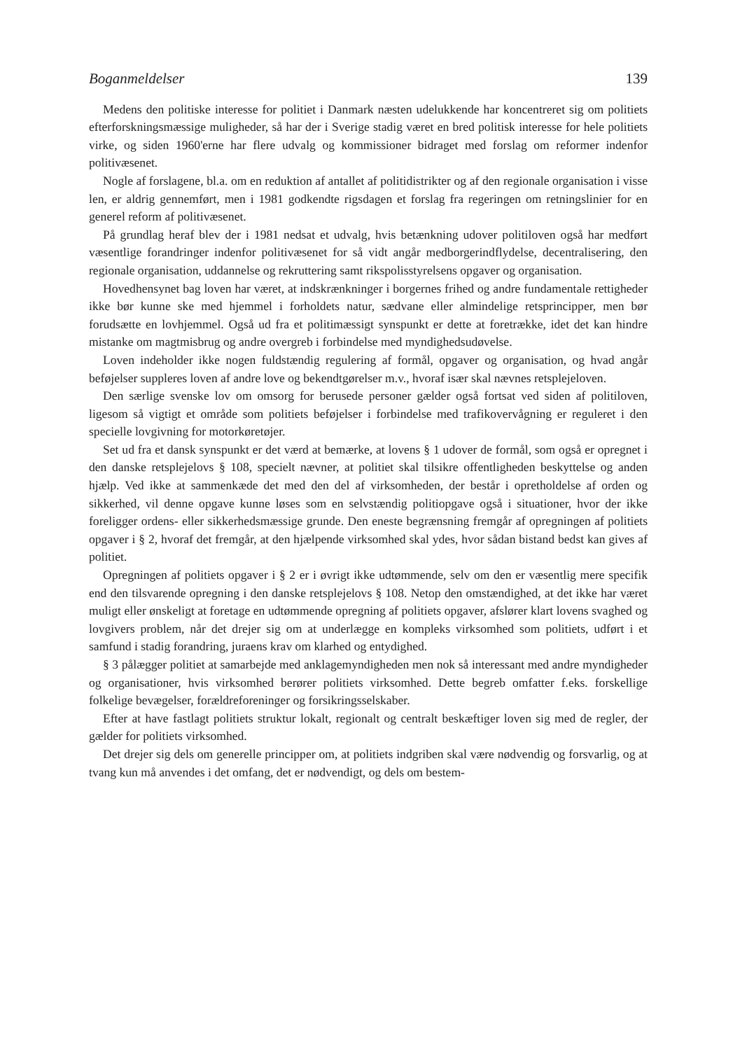Boganmeldelser 139
Medens den politiske interesse for politiet i Danmark næsten udelukkende har koncentreret sig om politiets efterforskningsmæssige muligheder, så har der i Sverige stadig været en bred politisk interesse for hele politiets virke, og siden 1960'erne har flere udvalg og kommissioner bidraget med forslag om reformer indenfor politivæsenet.
Nogle af forslagene, bl.a. om en reduktion af antallet af politidistrikter og af den regionale organisation i visse len, er aldrig gennemført, men i 1981 godkendte rigsdagen et forslag fra regeringen om retningslinier for en generel reform af politivæsenet.
På grundlag heraf blev der i 1981 nedsat et udvalg, hvis betænkning udover politiloven også har medført væsentlige forandringer indenfor politivæsenet for så vidt angår medborgerindflydelse, decentralisering, den regionale organisation, uddannelse og rekruttering samt rikspolisstyrelsens opgaver og organisation.
Hovedhensynet bag loven har været, at indskrænkninger i borgernes frihed og andre fundamentale rettigheder ikke bør kunne ske med hjemmel i forholdets natur, sædvane eller almindelige retsprincipper, men bør forudsætte en lovhjemmel. Også ud fra et politimæssigt synspunkt er dette at foretrække, idet det kan hindre mistanke om magtmisbrug og andre overgreb i forbindelse med myndighedsudøvelse.
Loven indeholder ikke nogen fuldstændig regulering af formål, opgaver og organisation, og hvad angår beføjelser suppleres loven af andre love og bekendtgørelser m.v., hvoraf især skal nævnes retsplejeloven.
Den særlige svenske lov om omsorg for berusede personer gælder også fortsat ved siden af politiloven, ligesom så vigtigt et område som politiets beføjelser i forbindelse med trafikovervågning er reguleret i den specielle lovgivning for motorkøretøjer.
Set ud fra et dansk synspunkt er det værd at bemærke, at lovens § 1 udover de formål, som også er opregnet i den danske retsplejelovs § 108, specielt nævner, at politiet skal tilsikre offentligheden beskyttelse og anden hjælp. Ved ikke at sammenkæde det med den del af virksomheden, der består i opretholdelse af orden og sikkerhed, vil denne opgave kunne løses som en selvstændig politiopgave også i situationer, hvor der ikke foreligger ordens- eller sikkerhedsmæssige grunde. Den eneste begrænsning fremgår af opregningen af politiets opgaver i § 2, hvoraf det fremgår, at den hjælpende virksomhed skal ydes, hvor sådan bistand bedst kan gives af politiet.
Opregningen af politiets opgaver i § 2 er i øvrigt ikke udtømmende, selv om den er væsentlig mere specifik end den tilsvarende opregning i den danske retsplejelovs § 108. Netop den omstændighed, at det ikke har været muligt eller ønskeligt at foretage en udtømmende opregning af politiets opgaver, afslører klart lovens svaghed og lovgivers problem, når det drejer sig om at underlægge en kompleks virksomhed som politiets, udført i et samfund i stadig forandring, juraens krav om klarhed og entydighed.
§ 3 pålægger politiet at samarbejde med anklagemyndigheden men nok så interessant med andre myndigheder og organisationer, hvis virksomhed berører politiets virksomhed. Dette begreb omfatter f.eks. forskellige folkelige bevægelser, forældreforeninger og forsikringsselskaber.
Efter at have fastlagt politiets struktur lokalt, regionalt og centralt beskæftiger loven sig med de regler, der gælder for politiets virksomhed.
Det drejer sig dels om generelle principper om, at politiets indgriben skal være nødvendig og forsvarlig, og at tvang kun må anvendes i det omfang, det er nødvendigt, og dels om bestem-